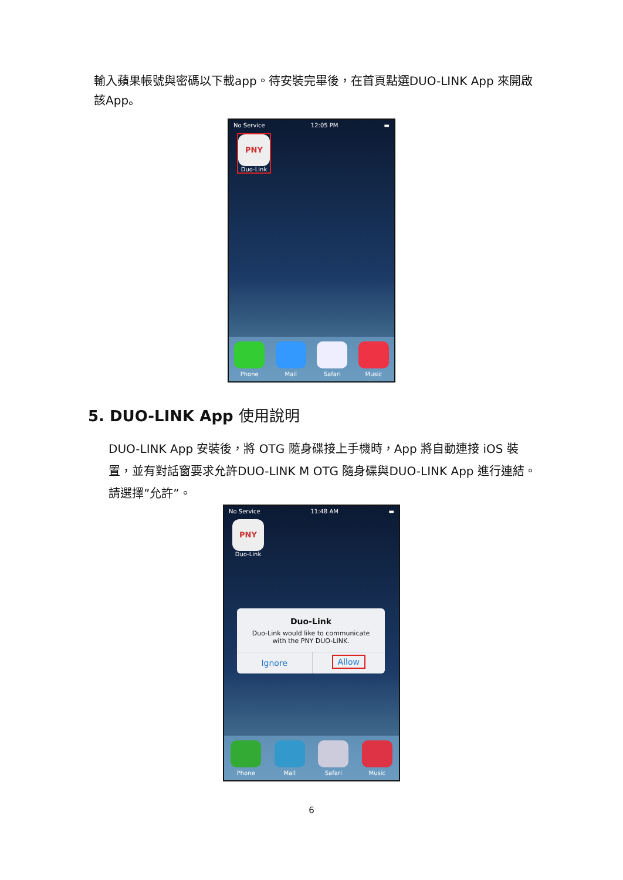輸入蘋果帳號與密碼以下載app。待安裝完畢後，在首頁點選DUO-LINK App 來開啟該App。
No Service 12:05 PM ▬
PNY
Duo-Link
Phone Mail Safari Music
5. DUO-LINK App 使用說明
DUO-LINK App 安裝後，將 OTG 隨身碟接上手機時，App 將自動連接 iOS 裝置，並有對話窗要求允許DUO-LINK M OTG 隨身碟與DUO-LINK App 進行連結。請選擇”允許”。
No Service 11:48 AM ▬
PNY
Duo-Link
Duo-Link
Duo-Link would like to communicate with the PNY DUO-LINK.
Ignore Allow
Phone Mail Safari Music
6